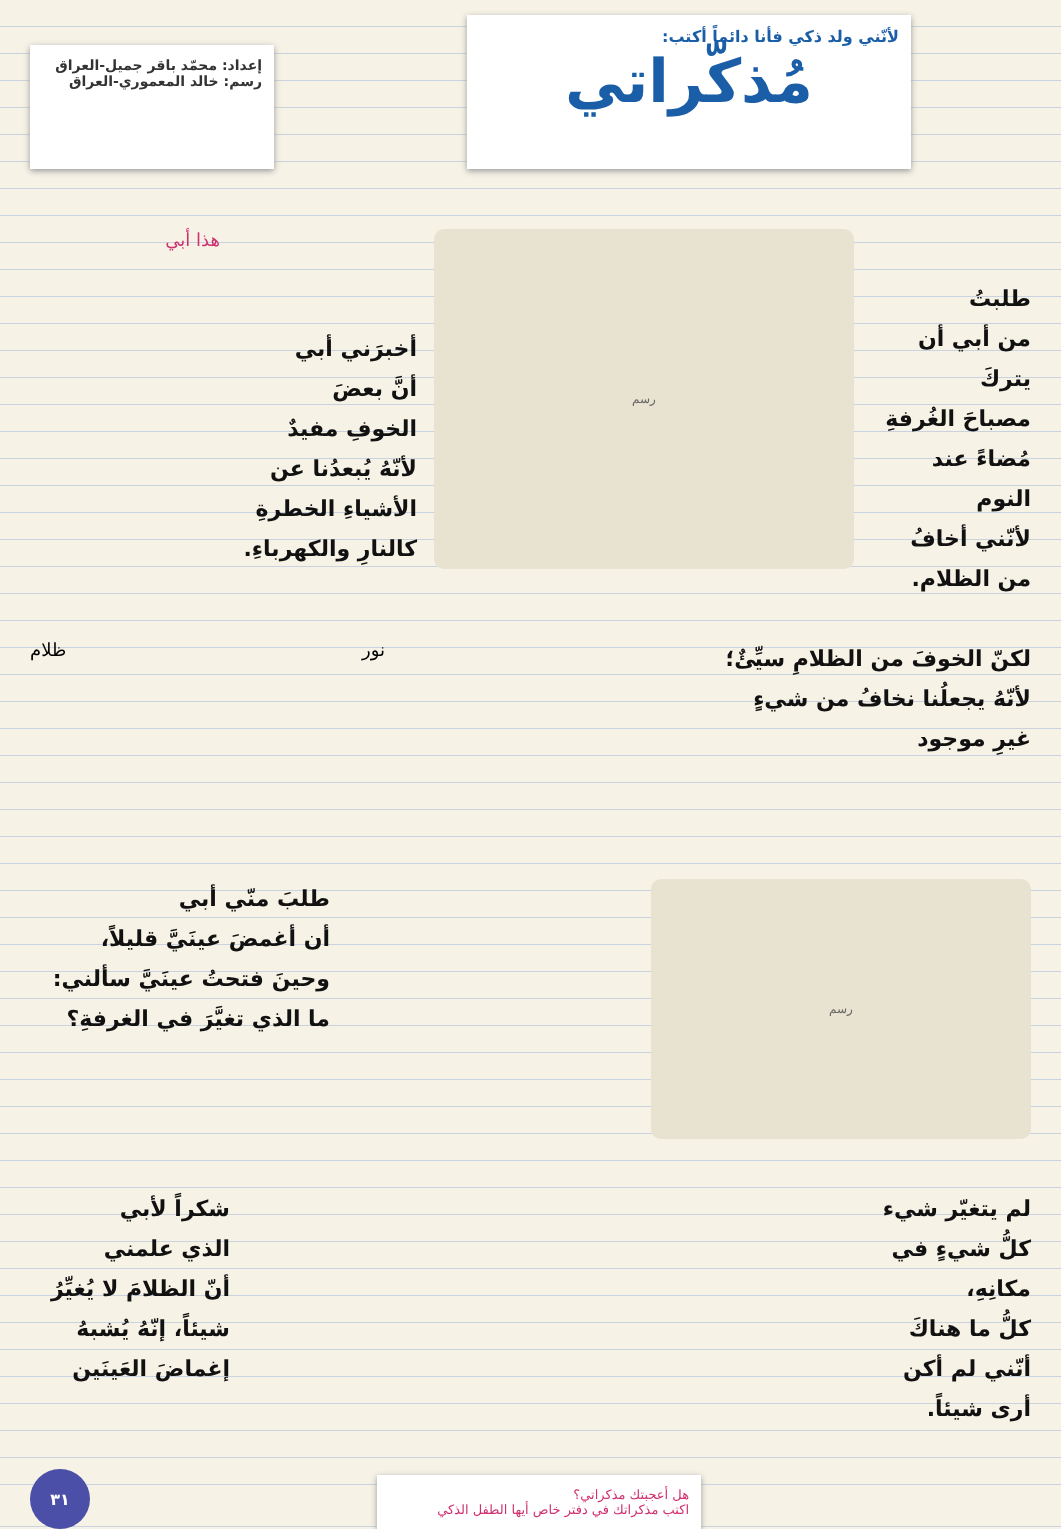لأنّني ولد ذكي فأنا دائماً أكتب:
مُذكّراتي
إعداد: محمّد باقر جميل-العراق
رسم: خالد المعموري-العراق
طلبتُ
من أبي أن يتركَ
مصباحَ الغُرفةِ
مُضاءً عند النوم
لأنّني أخافُ
من الظلام.
رسم
أخبرَني أبي
أنَّ بعضَ
الخوفِ مفيدٌ
لأنّهُ يُبعدُنا عن
الأشياءِ الخطرةِ
كالنارِ والكهرباءِ.
هذا أبي
لكنّ الخوفَ من الظلامِ سيِّئٌ؛
لأنّهُ يجعلُنا نخافُ من شيءٍ
غيرِ موجود
نور ظلام
رسم
طلبَ منّي أبي
أن أغمضَ عينَيَّ قليلاً،
وحينَ فتحتُ عينَيَّ سألني:
ما الذي تغيَّرَ في الغرفةِ؟
لم يتغيّر شيء
كلُّ شيءٍ في مكانِهِ،
كلُّ ما هناكَ
أنّني لم أكن
أرى شيئاً.
شكراً لأبي
الذي علمني
أنّ الظلامَ لا يُغيِّرُ
شيئاً، إنّهُ يُشبهُ
إغماضَ العَينَين
هل أعجبتك مذكراتي؟
اكتب مذكراتك في دفتر خاص أيها الطفل الذكي
٣١